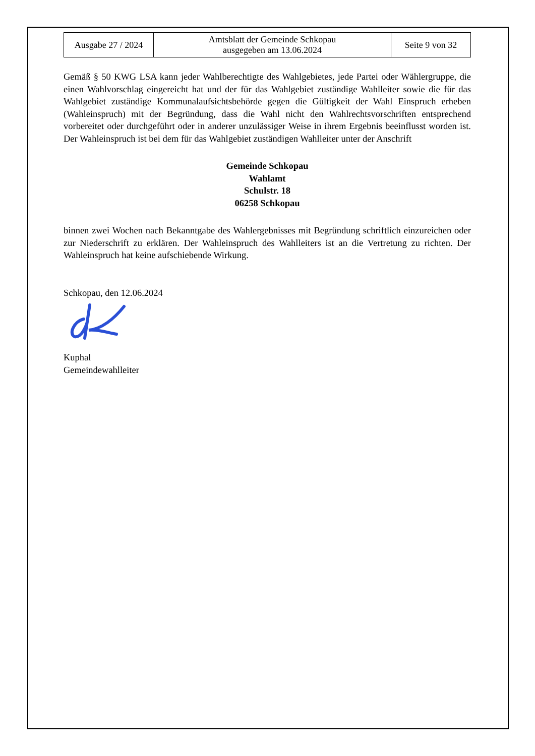| Ausgabe 27 / 2024 | Amtsblatt der Gemeinde Schkopau ausgegeben am 13.06.2024 | Seite 9 von 32 |
Gemäß § 50 KWG LSA kann jeder Wahlberechtigte des Wahlgebietes, jede Partei oder Wählergruppe, die einen Wahlvorschlag eingereicht hat und der für das Wahlgebiet zuständige Wahlleiter sowie die für das Wahlgebiet zuständige Kommunalaufsichtsbehörde gegen die Gültigkeit der Wahl Einspruch erheben (Wahleinspruch) mit der Begründung, dass die Wahl nicht den Wahlrechtsvorschriften entsprechend vorbereitet oder durchgeführt oder in anderer unzulässiger Weise in ihrem Ergebnis beeinflusst worden ist. Der Wahleinspruch ist bei dem für das Wahlgebiet zuständigen Wahlleiter unter der Anschrift
Gemeinde Schkopau
Wahlamt
Schulstr. 18
06258 Schkopau
binnen zwei Wochen nach Bekanntgabe des Wahlergebnisses mit Begründung schriftlich einzureichen oder zur Niederschrift zu erklären. Der Wahleinspruch des Wahlleiters ist an die Vertretung zu richten. Der Wahleinspruch hat keine aufschiebende Wirkung.
Schkopau, den 12.06.2024
Kuphal
Gemeindewahlleiter